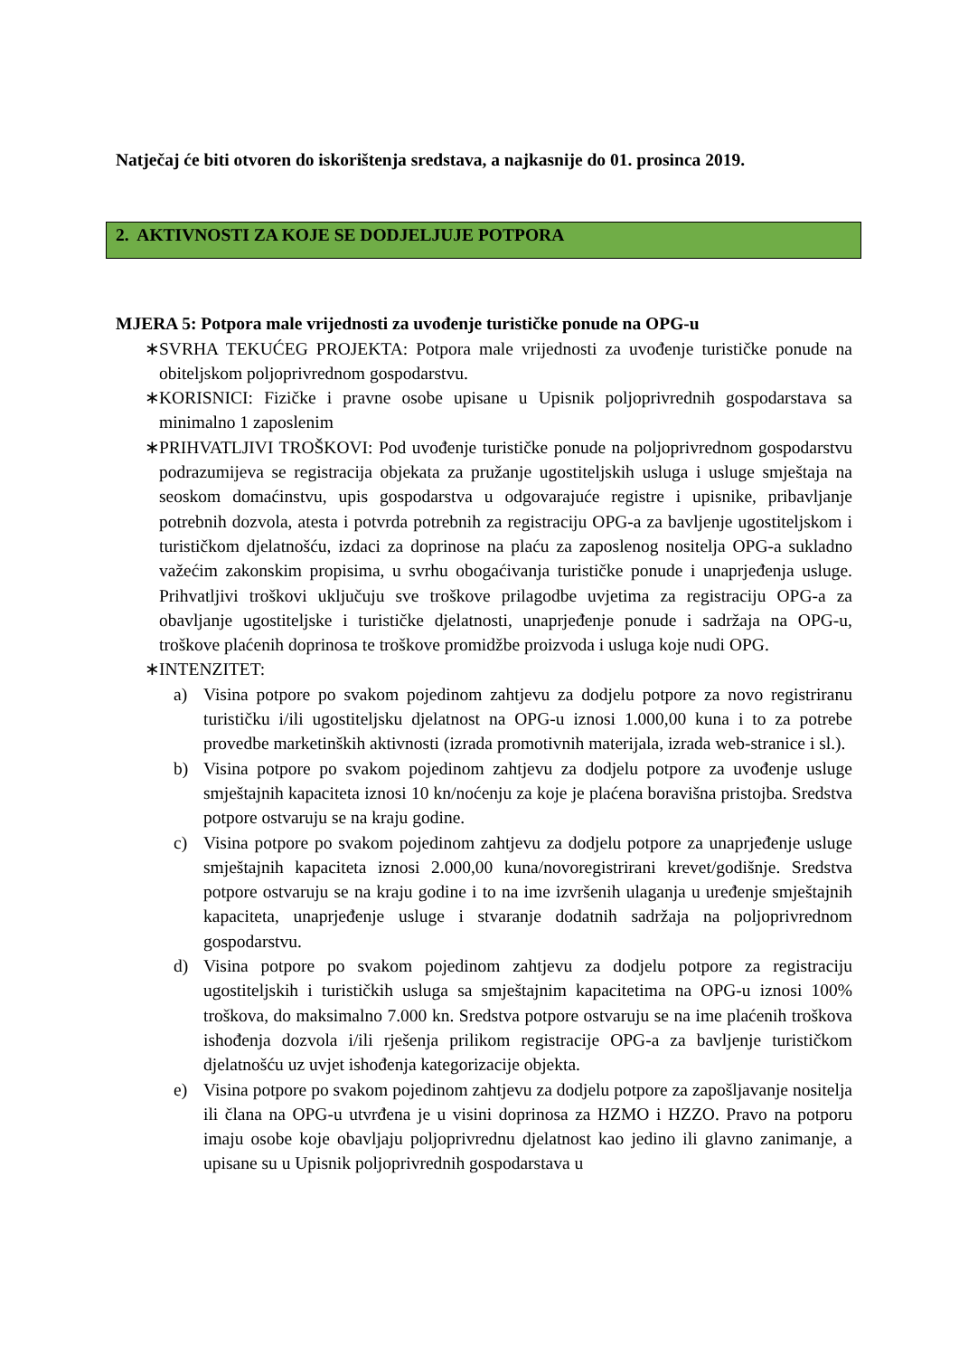Natječaj će biti otvoren do iskorištenja sredstava, a najkasnije do 01. prosinca 2019.
2. AKTIVNOSTI ZA KOJE SE DODJELJUJE POTPORA
MJERA 5: Potpora male vrijednosti za uvođenje turističke ponude na OPG-u
∗ SVRHA TEKUĆEG PROJEKTA: Potpora male vrijednosti za uvođenje turističke ponude na obiteljskom poljoprivrednom gospodarstvu.
∗ KORISNICI: Fizičke i pravne osobe upisane u Upisnik poljoprivrednih gospodarstava sa minimalno 1 zaposlenim
∗ PRIHVATLJIVI TROŠKOVI: Pod uvođenje turističke ponude na poljoprivrednom gospodarstvu podrazumijeva se registracija objekata za pružanje ugostiteljskih usluga i usluge smještaja na seoskom domaćinstvu, upis gospodarstva u odgovarajuće registre i upisnike, pribavljanje potrebnih dozvola, atesta i potvrda potrebnih za registraciju OPG-a za bavljenje ugostiteljskom i turističkom djelatnošću, izdaci za doprinose na plaću za zaposlenog nositelja OPG-a sukladno važećim zakonskim propisima, u svrhu obogaćivanja turističke ponude i unaprjeđenja usluge. Prihvatljivi troškovi uključuju sve troškove prilagodbe uvjetima za registraciju OPG-a za obavljanje ugostiteljske i turističke djelatnosti, unaprjeđenje ponude i sadržaja na OPG-u, troškove plaćenih doprinosa te troškove promidžbe proizvoda i usluga koje nudi OPG.
∗ INTENZITET:
a) Visina potpore po svakom pojedinom zahtjevu za dodjelu potpore za novo registriranu turističku i/ili ugostiteljsku djelatnost na OPG-u iznosi 1.000,00 kuna i to za potrebe provedbe marketinških aktivnosti (izrada promotivnih materijala, izrada web-stranice i sl.).
b) Visina potpore po svakom pojedinom zahtjevu za dodjelu potpore za uvođenje usluge smještajnih kapaciteta iznosi 10 kn/noćenju za koje je plaćena boravišna pristojba. Sredstva potpore ostvaruju se na kraju godine.
c) Visina potpore po svakom pojedinom zahtjevu za dodjelu potpore za unaprjeđenje usluge smještajnih kapaciteta iznosi 2.000,00 kuna/novoregistrirani krevet/godišnje. Sredstva potpore ostvaruju se na kraju godine i to na ime izvršenih ulaganja u uređenje smještajnih kapaciteta, unaprjeđenje usluge i stvaranje dodatnih sadržaja na poljoprivrednom gospodarstvu.
d) Visina potpore po svakom pojedinom zahtjevu za dodjelu potpore za registraciju ugostiteljskih i turističkih usluga sa smještajnim kapacitetima na OPG-u iznosi 100% troškova, do maksimalno 7.000 kn. Sredstva potpore ostvaruju se na ime plaćenih troškova ishođenja dozvola i/ili rješenja prilikom registracije OPG-a za bavljenje turističkom djelatnošću uz uvjet ishođenja kategorizacije objekta.
e) Visina potpore po svakom pojedinom zahtjevu za dodjelu potpore za zapošljavanje nositelja ili člana na OPG-u utvrđena je u visini doprinosa za HZMO i HZZO. Pravo na potporu imaju osobe koje obavljaju poljoprivrednu djelatnost kao jedino ili glavno zanimanje, a upisane su u Upisnik poljoprivrednih gospodarstava u